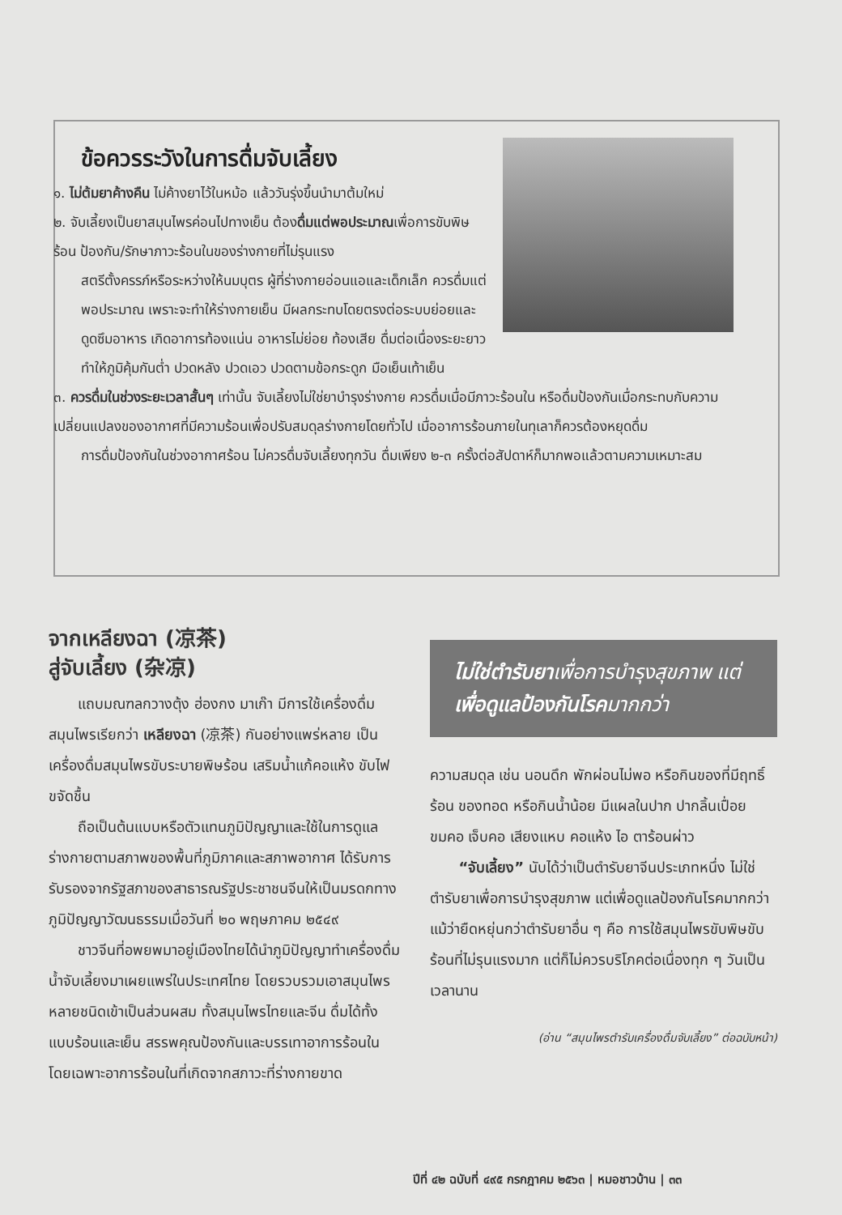ข้อควรระวังในการดื่มจับเลี้ยง
๑. ไม่ต้มยาค้างคืน ไม่ค้างยาไว้ในหม้อ แล้ววันรุ่งขึ้นนำมาต้มใหม่
๒. จับเลี้ยงเป็นยาสมุนไพรค่อนไปทางเย็น ต้องดื่มแต่พอประมาณเพื่อการขับพิษร้อน ป้องกัน/รักษาภาวะร้อนในของร่างกายที่ไม่รุนแรง
สตรีตั้งครรภ์หรือระหว่างให้นมบุตร ผู้ที่ร่างกายอ่อนแอและเด็กเล็ก ควรดื่มแต่พอประมาณ เพราะจะทำให้ร่างกายเย็น มีผลกระทบโดยตรงต่อระบบย่อยและดูดซึมอาหาร เกิดอาการท้องแน่น อาหารไม่ย่อย ท้องเสีย ดื่มต่อเนื่องระยะยาวทำให้ภูมิคุ้มกันต่ำ ปวดหลัง ปวดเอว ปวดตามข้อกระดูก มือเย็นเท้าเย็น
๓. ควรดื่มในช่วงระยะเวลาสั้นๆ เท่านั้น จับเลี้ยงไม่ใช่ยาบำรุงร่างกาย ควรดื่มเมื่อมีภาวะร้อนใน หรือดื่มป้องกันเมื่อกระทบกับความเปลี่ยนแปลงของอากาศที่มีความร้อนเพื่อปรับสมดุลร่างกายโดยทั่วไป เมื่ออาการร้อนภายในทุเลาก็ควรต้องหยุดดื่ม
การดื่มป้องกันในช่วงอากาศร้อน ไม่ควรดื่มจับเลี้ยงทุกวัน ดื่มเพียง ๒-๓ ครั้งต่อสัปดาห์ก็มากพอแล้วตามความเหมาะสม
จากเหลียงฉา (凉茶)
สู่จับเลี้ยง (杂凉)
  แถบมณฑลกวางตุ้ง ฮ่องกง มาเก๊า มีการใช้เครื่องดื่มสมุนไพรเรียกว่า เหลียงฉา (凉茶) กันอย่างแพร่หลาย เป็นเครื่องดื่มสมุนไพรขับระบายพิษร้อน เสริมน้ำแก้คอแห้ง ขับไฟขจัดชื้น
  ถือเป็นต้นแบบหรือตัวแทนภูมิปัญญาและใช้ในการดูแลร่างกายตามสภาพของพื้นที่ภูมิภาคและสภาพอากาศ ได้รับการรับรองจากรัฐสภาของสาธารณรัฐประชาชนจีนให้เป็นมรดกทางภูมิปัญญาวัฒนธรรมเมื่อวันที่ ๒๐ พฤษภาคม ๒๕๔๙
  ชาวจีนที่อพยพมาอยู่เมืองไทยได้นำภูมิปัญญาทำเครื่องดื่มน้ำจับเลี้ยงมาเผยแพร่ในประเทศไทย โดยรวบรวมเอาสมุนไพรหลายชนิดเข้าเป็นส่วนผสม ทั้งสมุนไพรไทยและจีน ดื่มได้ทั้งแบบร้อนและเย็น สรรพคุณป้องกันและบรรเทาอาการร้อนใน โดยเฉพาะอาการร้อนในที่เกิดจากสภาวะที่ร่างกายขาด
ไม่ใช่ตำรับยาเพื่อการบำรุงสุขภาพ แต่เพื่อดูแลป้องกันโรคมากกว่า
ความสมดุล เช่น นอนดึก พักผ่อนไม่พอ หรือกินของที่มีฤทธิ์ร้อน ของทอด หรือกินน้ำน้อย มีแผลในปาก ปากลิ้นเปื่อย ขมคอ เจ็บคอ เสียงแหบ คอแห้ง ไอ ตาร้อนผ่าว
  “จับเลี้ยง” นับได้ว่าเป็นตำรับยาจีนประเภทหนึ่ง ไม่ใช่ตำรับยาเพื่อการบำรุงสุขภาพ แต่เพื่อดูแลป้องกันโรคมากกว่า แม้ว่ายืดหยุ่นกว่าตำรับยาอื่น ๆ คือ การใช้สมุนไพรขับพิษขับร้อนที่ไม่รุนแรงมาก แต่ก็ไม่ควรบริโภคต่อเนื่องทุก ๆ วันเป็นเวลานาน
(อ่าน “สมุนไพรตำรับเครื่องดื่มจับเลี้ยง” ต่อฉบับหน้า)
ปีที่ ๔๒ ฉบับที่ ๔๙๕ กรกฎาคม ๒๕๖๓ | หมอชาวบ้าน | ๓๓